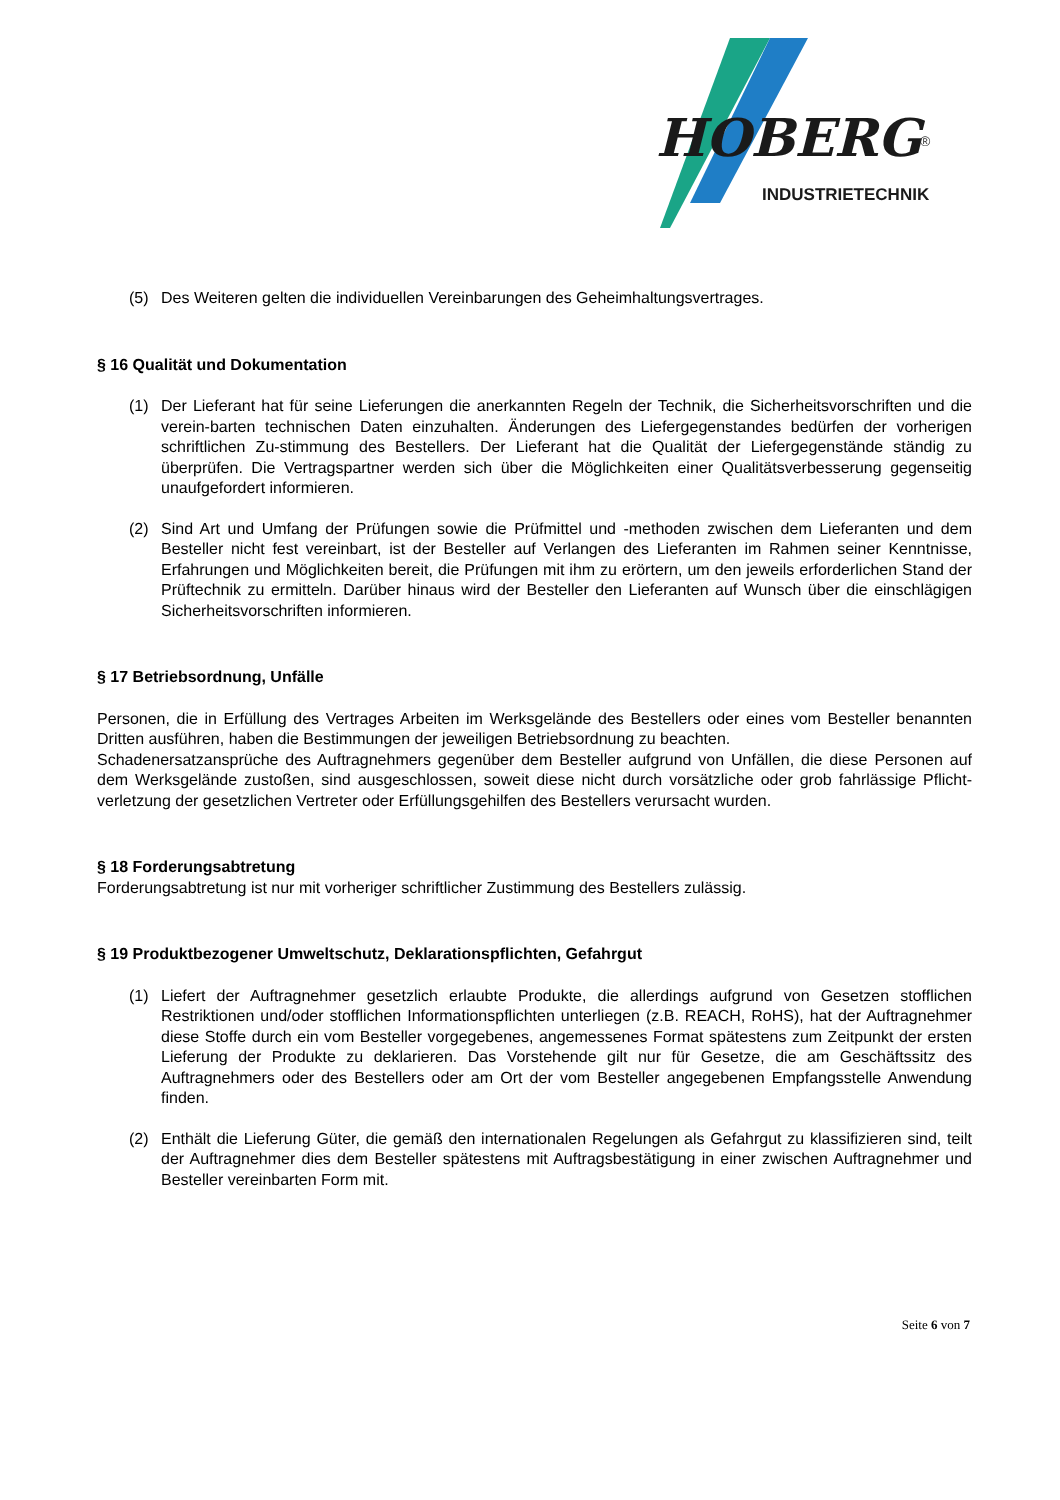HOBERG
®
INDUSTRIETECHNIK
(5) Des Weiteren gelten die individuellen Vereinbarungen des Geheimhaltungsvertrages.
§ 16 Qualität und Dokumentation
(1) Der Lieferant hat für seine Lieferungen die anerkannten Regeln der Technik, die Sicherheitsvorschriften und die verein-barten technischen Daten einzuhalten. Änderungen des Liefergegenstandes bedürfen der vorherigen schriftlichen Zu-stimmung des Bestellers. Der Lieferant hat die Qualität der Liefergegenstände ständig zu überprüfen. Die Vertragspartner werden sich über die Möglichkeiten einer Qualitätsverbesserung gegenseitig unaufgefordert informieren.
(2) Sind Art und Umfang der Prüfungen sowie die Prüfmittel und -methoden zwischen dem Lieferanten und dem Besteller nicht fest vereinbart, ist der Besteller auf Verlangen des Lieferanten im Rahmen seiner Kenntnisse, Erfahrungen und Möglichkeiten bereit, die Prüfungen mit ihm zu erörtern, um den jeweils erforderlichen Stand der Prüftechnik zu ermitteln. Darüber hinaus wird der Besteller den Lieferanten auf Wunsch über die einschlägigen Sicherheitsvorschriften informieren.
§ 17 Betriebsordnung, Unfälle
Personen, die in Erfüllung des Vertrages Arbeiten im Werksgelände des Bestellers oder eines vom Besteller benannten Dritten ausführen, haben die Bestimmungen der jeweiligen Betriebsordnung zu beachten.
Schadenersatzansprüche des Auftragnehmers gegenüber dem Besteller aufgrund von Unfällen, die diese Personen auf dem Werksgelände zustoßen, sind ausgeschlossen, soweit diese nicht durch vorsätzliche oder grob fahrlässige Pflicht-verletzung der gesetzlichen Vertreter oder Erfüllungsgehilfen des Bestellers verursacht wurden.
§ 18 Forderungsabtretung
Forderungsabtretung ist nur mit vorheriger schriftlicher Zustimmung des Bestellers zulässig.
§ 19 Produktbezogener Umweltschutz, Deklarationspflichten, Gefahrgut
(1) Liefert der Auftragnehmer gesetzlich erlaubte Produkte, die allerdings aufgrund von Gesetzen stofflichen Restriktionen und/oder stofflichen Informationspflichten unterliegen (z.B. REACH, RoHS), hat der Auftragnehmer diese Stoffe durch ein vom Besteller vorgegebenes, angemessenes Format spätestens zum Zeitpunkt der ersten Lieferung der Produkte zu deklarieren. Das Vorstehende gilt nur für Gesetze, die am Geschäftssitz des Auftragnehmers oder des Bestellers oder am Ort der vom Besteller angegebenen Empfangsstelle Anwendung finden.
(2) Enthält die Lieferung Güter, die gemäß den internationalen Regelungen als Gefahrgut zu klassifizieren sind, teilt der Auftragnehmer dies dem Besteller spätestens mit Auftragsbestätigung in einer zwischen Auftragnehmer und Besteller vereinbarten Form mit.
Seite 6 von 7